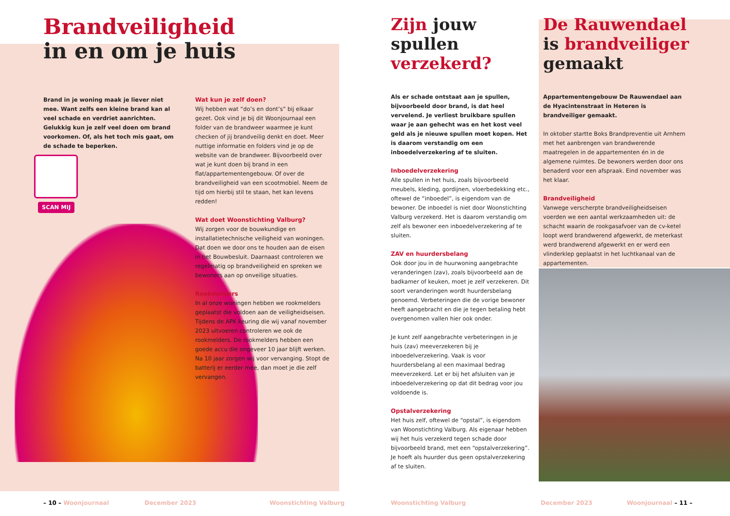SCAN MIJ
Brandveiligheid
in en om je huis
Brand in je woning maak je liever niet mee. Want zelfs een kleine brand kan al veel schade en verdriet aanrichten. Gelukkig kun je zelf veel doen om brand voorkomen. Of, als het toch mis gaat, om de schade te beperken.
Wat kun je zelf doen?
Wij hebben wat “do’s en dont’s” bij elkaar gezet. Ook vind je bij dit Woonjournaal een folder van de brandweer waarmee je kunt checken of jij brandveilig denkt en doet. Meer nuttige informatie en folders vind je op de website van de brandweer. Bijvoorbeeld over wat je kunt doen bij brand in een flat/appartementengebouw. Of over de brandveiligheid van een scootmobiel. Neem de tijd om hierbij stil te staan, het kan levens redden!
Wat doet Woonstichting Valburg?
Wij zorgen voor de bouwkundige en installatietechnische veiligheid van woningen. Dat doen we door ons te houden aan de eisen in het Bouwbesluit. Daarnaast controleren we regelmatig op brandveiligheid en spreken we bewoners aan op onveilige situaties.
Rookmelders
In al onze woningen hebben we rookmelders geplaatst die voldoen aan de veiligheidseisen. Tijdens de APK keuring die wij vanaf november 2023 uitvoeren controleren we ook de rookmelders. De rookmelders hebben een goede accu die ongeveer 10 jaar blijft werken. Na 10 jaar zorgen wij voor vervanging. Stopt de batterij er eerder mee, dan moet je die zelf vervangen.
Zijn jouw spullen verzekerd?
Als er schade ontstaat aan je spullen, bijvoorbeeld door brand, is dat heel vervelend. Je verliest bruikbare spullen waar je aan gehecht was en het kost veel geld als je nieuwe spullen moet kopen. Het is daarom verstandig om een inboedelverzekering af te sluiten.
Inboedelverzekering
Alle spullen in het huis, zoals bijvoorbeeld meubels, kleding, gordijnen, vloerbedekking etc., oftewel de “inboedel”, is eigendom van de bewoner. De inboedel is niet door Woonstichting Valburg verzekerd. Het is daarom verstandig om zelf als bewoner een inboedelverzekering af te sluiten.
ZAV en huurdersbelang
Ook door jou in de huurwoning aangebrachte veranderingen (zav), zoals bijvoorbeeld aan de badkamer of keuken, moet je zelf verzekeren. Dit soort veranderingen wordt huurdersbelang genoemd. Verbeteringen die de vorige bewoner heeft aangebracht en die je tegen betaling hebt overgenomen vallen hier ook onder.
Je kunt zelf aangebrachte verbeteringen in je huis (zav) meeverzekeren bij je inboedelverzekering. Vaak is voor huurdersbelang al een maximaal bedrag meeverzekerd. Let er bij het afsluiten van je inboedelverzekering op dat dit bedrag voor jou voldoende is.
Opstalverzekering
Het huis zelf, oftewel de “opstal”, is eigendom van Woonstichting Valburg. Als eigenaar hebben wij het huis verzekerd tegen schade door bijvoorbeeld brand, met een “opstalverzekering”. Je hoeft als huurder dus geen opstalverzekering af te sluiten.
De Rauwendael is brandveiliger gemaakt
Appartementengebouw De Rauwendael aan de Hyacintenstraat in Heteren is brandveiliger gemaakt.
In oktober startte Boks Brandpreventie uit Arnhem met het aanbrengen van brandwerende maatregelen in de appartementen én in de algemene ruimtes. De bewoners werden door ons benaderd voor een afspraak. Eind november was het klaar.
Brandveiligheid
Vanwege verscherpte brandveiligheidseisen voerden we een aantal werkzaamheden uit: de schacht waarin de rookgasafvoer van de cv-ketel loopt werd brandwerend afgewerkt, de meterkast werd brandwerend afgewerkt en er werd een vlinderklep geplaatst in het luchtkanaal van de appartementen.
– 10 – Woonjournaal December 2023 Woonstichting Valburg Woonstichting Valburg December 2023 Woonjournaal – 11 –